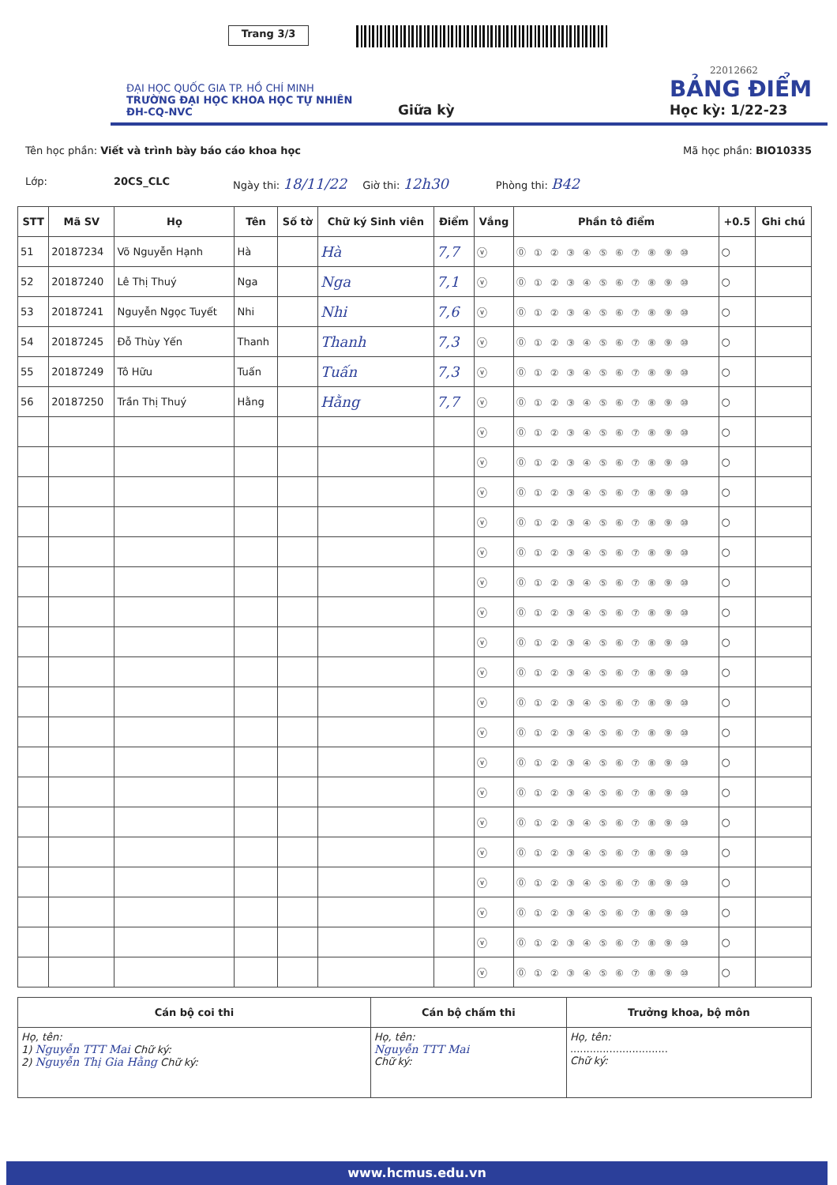Trang 3/3
22012662
ĐẠI HỌC QUỐC GIA TP. HỒ CHÍ MINH
TRƯỜNG ĐẠI HỌC KHOA HỌC TỰ NHIÊN
ĐH-CQ-NVC
Giữa kỳ
BẢNG ĐIỂM
Học kỳ: 1/22-23
Tên học phần: Viết và trình bày báo cáo khoa học Mã học phần: BIO10335
Lớp: 20CS_CLC Ngày thi: 18/11/22 Giờ thi: 12h30 Phòng thi: B42
| STT | Mã SV | Họ | Tên | Số tờ | Chữ ký Sinh viên | Điểm | Vắng | Phần tô điểm | +0.5 | Ghi chú |
| --- | --- | --- | --- | --- | --- | --- | --- | --- | --- | --- |
| 51 | 20187234 | Võ Nguyễn Hạnh | Hà | | Hà | 7,7 | ⓥ | ⓪ ① ② ③ ④ ⑤ ⑥ ⑦ ⑧ ⑨ ⑩ | ○ | |
| 52 | 20187240 | Lê Thị Thuý | Nga | | Nga | 7,1 | ⓥ | ⓪ ① ② ③ ④ ⑤ ⑥ ⑦ ⑧ ⑨ ⑩ | ○ | |
| 53 | 20187241 | Nguyễn Ngọc Tuyết | Nhi | | Nhi | 7,6 | ⓥ | ⓪ ① ② ③ ④ ⑤ ⑥ ⑦ ⑧ ⑨ ⑩ | ○ | |
| 54 | 20187245 | Đỗ Thùy Yến | Thanh | | Thanh | 7,3 | ⓥ | ⓪ ① ② ③ ④ ⑤ ⑥ ⑦ ⑧ ⑨ ⑩ | ○ | |
| 55 | 20187249 | Tô Hữu | Tuấn | | Tuấn | 7,3 | ⓥ | ⓪ ① ② ③ ④ ⑤ ⑥ ⑦ ⑧ ⑨ ⑩ | ○ | |
| 56 | 20187250 | Trần Thị Thuý | Hằng | | Hằng | 7,7 | ⓥ | ⓪ ① ② ③ ④ ⑤ ⑥ ⑦ ⑧ ⑨ ⑩ | ○ | |
| | | | | | | | ⓥ | ⓪ ① ② ③ ④ ⑤ ⑥ ⑦ ⑧ ⑨ ⑩ | ○ | |
| | | | | | | | ⓥ | ⓪ ① ② ③ ④ ⑤ ⑥ ⑦ ⑧ ⑨ ⑩ | ○ | |
| | | | | | | | ⓥ | ⓪ ① ② ③ ④ ⑤ ⑥ ⑦ ⑧ ⑨ ⑩ | ○ | |
| | | | | | | | ⓥ | ⓪ ① ② ③ ④ ⑤ ⑥ ⑦ ⑧ ⑨ ⑩ | ○ | |
| | | | | | | | ⓥ | ⓪ ① ② ③ ④ ⑤ ⑥ ⑦ ⑧ ⑨ ⑩ | ○ | |
| | | | | | | | ⓥ | ⓪ ① ② ③ ④ ⑤ ⑥ ⑦ ⑧ ⑨ ⑩ | ○ | |
| | | | | | | | ⓥ | ⓪ ① ② ③ ④ ⑤ ⑥ ⑦ ⑧ ⑨ ⑩ | ○ | |
| | | | | | | | ⓥ | ⓪ ① ② ③ ④ ⑤ ⑥ ⑦ ⑧ ⑨ ⑩ | ○ | |
| | | | | | | | ⓥ | ⓪ ① ② ③ ④ ⑤ ⑥ ⑦ ⑧ ⑨ ⑩ | ○ | |
| | | | | | | | ⓥ | ⓪ ① ② ③ ④ ⑤ ⑥ ⑦ ⑧ ⑨ ⑩ | ○ | |
| | | | | | | | ⓥ | ⓪ ① ② ③ ④ ⑤ ⑥ ⑦ ⑧ ⑨ ⑩ | ○ | |
| | | | | | | | ⓥ | ⓪ ① ② ③ ④ ⑤ ⑥ ⑦ ⑧ ⑨ ⑩ | ○ | |
| | | | | | | | ⓥ | ⓪ ① ② ③ ④ ⑤ ⑥ ⑦ ⑧ ⑨ ⑩ | ○ | |
| | | | | | | | ⓥ | ⓪ ① ② ③ ④ ⑤ ⑥ ⑦ ⑧ ⑨ ⑩ | ○ | |
| | | | | | | | ⓥ | ⓪ ① ② ③ ④ ⑤ ⑥ ⑦ ⑧ ⑨ ⑩ | ○ | |
| | | | | | | | ⓥ | ⓪ ① ② ③ ④ ⑤ ⑥ ⑦ ⑧ ⑨ ⑩ | ○ | |
| | | | | | | | ⓥ | ⓪ ① ② ③ ④ ⑤ ⑥ ⑦ ⑧ ⑨ ⑩ | ○ | |
| | | | | | | | ⓥ | ⓪ ① ② ③ ④ ⑤ ⑥ ⑦ ⑧ ⑨ ⑩ | ○ | |
| | | | | | | | ⓥ | ⓪ ① ② ③ ④ ⑤ ⑥ ⑦ ⑧ ⑨ ⑩ | ○ | |
| Cán bộ coi thi | Cán bộ chấm thi | Trưởng khoa, bộ môn |
| --- | --- | --- |
| Họ, tên: 1) Nguyễn TTT Mai Chữ ký: 2) Nguyễn Thị Gia Hằng Chữ ký: | Họ, tên: Nguyễn TTT Mai Chữ ký: | Họ, tên: .............................. Chữ ký: |
www.hcmus.edu.vn